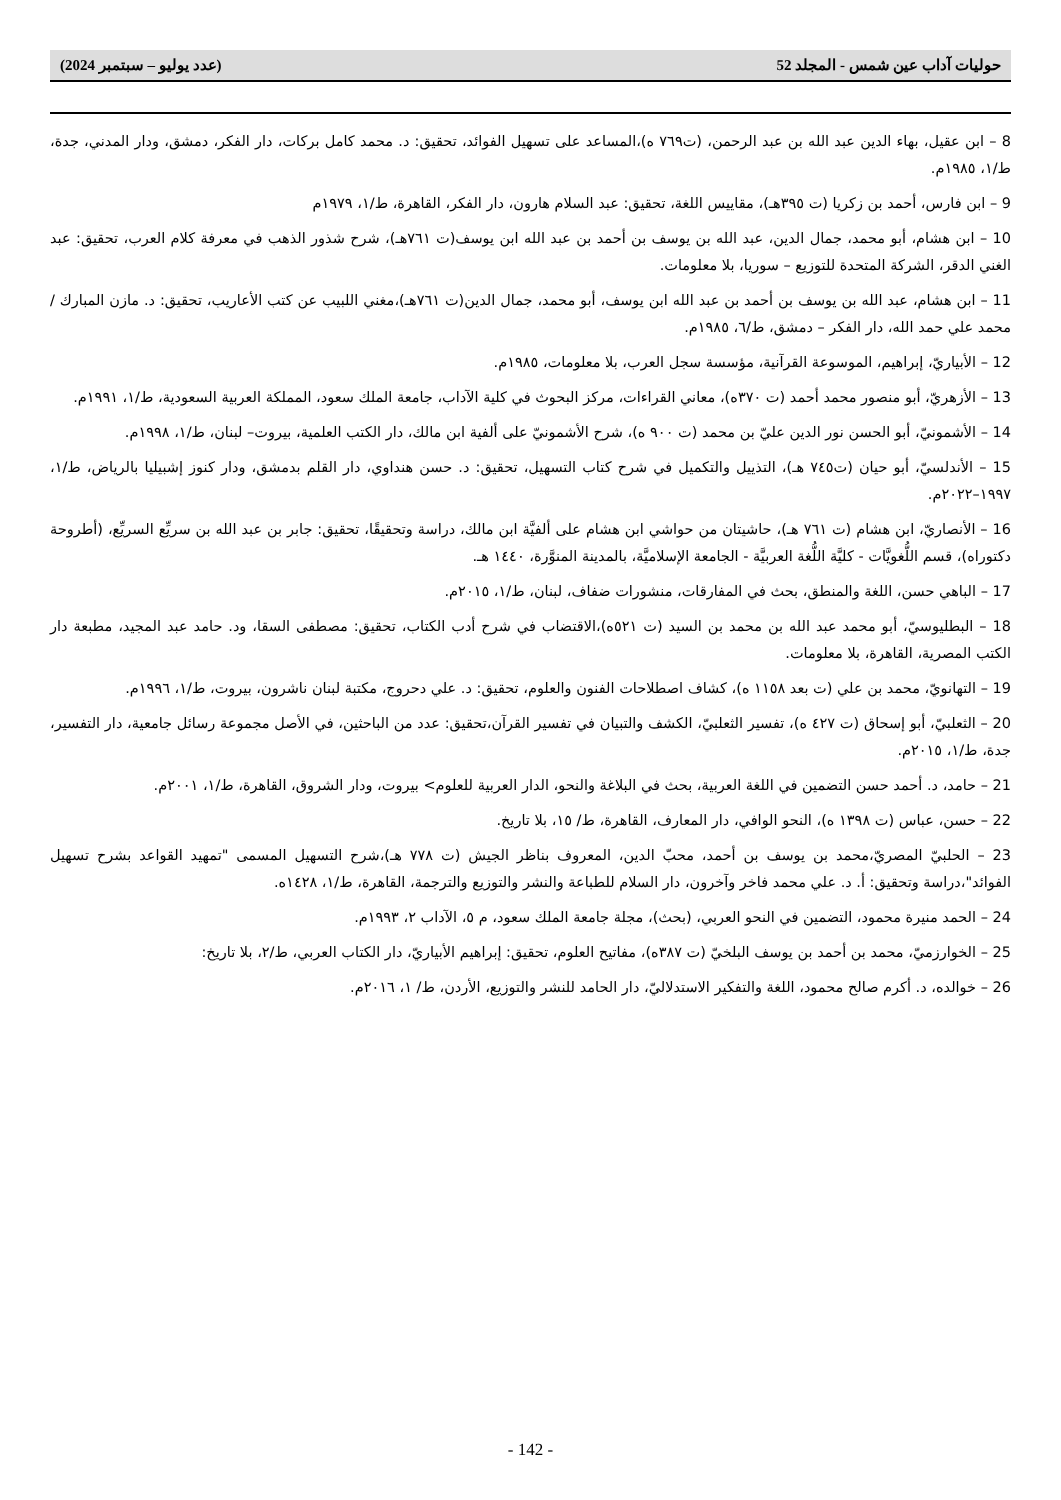حوليات آداب عين شمس - المجلد 52 (عدد يوليو – سبتمبر 2024)
8 – ابن عقيل، بهاء الدين عبد الله بن عبد الرحمن، (ت٧٦٩ ه)،المساعد على تسهيل الفوائد، تحقيق: د. محمد كامل بركات، دار الفكر، دمشق، ودار المدني، جدة، ط/١، ١٩٨٥م.
9 – ابن فارس، أحمد بن زكريا (ت ٣٩٥هـ)، مقاييس اللغة، تحقيق: عبد السلام هارون، دار الفكر، القاهرة، ط/١، ١٩٧٩م
10 – ابن هشام، أبو محمد، جمال الدين، عبد الله بن يوسف بن أحمد بن عبد الله ابن يوسف(ت ٧٦١هـ)، شرح شذور الذهب في معرفة كلام العرب، تحقيق: عبد الغني الدقر، الشركة المتحدة للتوزيع – سوريا، بلا معلومات.
11 – ابن هشام، عبد الله بن يوسف بن أحمد بن عبد الله ابن يوسف، أبو محمد، جمال الدين(ت ٧٦١هـ)،مغني اللبيب عن كتب الأعاريب، تحقيق: د. مازن المبارك / محمد علي حمد الله، دار الفكر – دمشق، ط/٦، ١٩٨٥م.
12 – الأبياريّ، إبراهيم، الموسوعة القرآنية، مؤسسة سجل العرب، بلا معلومات، ١٩٨٥م.
13 – الأزهريّ، أبو منصور محمد أحمد (ت ٣٧٠ه)، معاني القراءات، مركز البحوث في كلية الآداب، جامعة الملك سعود، المملكة العربية السعودية، ط/١، ١٩٩١م.
14 – الأشمونيّ، أبو الحسن نور الدين عليّ بن محمد (ت ٩٠٠ ه)، شرح الأشمونيّ على ألفية ابن مالك، دار الكتب العلمية، بيروت– لبنان، ط/١، ١٩٩٨م.
15 – الأندلسيّ، أبو حيان (ت٧٤٥ هـ)، التذييل والتكميل في شرح كتاب التسهيل، تحقيق: د. حسن هنداوي، دار القلم بدمشق، ودار كنوز إشبيليا بالرياض، ط/١، ١٩٩٧–٢٠٢٢م.
16 – الأنصاريّ، ابن هشام (ت ٧٦١ هـ)، حاشيتان من حواشي ابن هشام على ألفيَّة ابن مالك، دراسة وتحقيقًا، تحقيق: جابر بن عبد الله بن سريِّع السريِّع، (أطروحة دكتوراه)، قسم اللُّغويَّات - كليَّة اللُّغة العربيَّة - الجامعة الإسلاميَّة، بالمدينة المنوَّرة، ١٤٤٠ هـ.
17 – الباهي حسن، اللغة والمنطق، بحث في المفارقات، منشورات ضفاف، لبنان، ط/١، ٢٠١٥م.
18 – البطليوسيّ، أبو محمد عبد الله بن محمد بن السيد (ت ٥٢١ه)،الاقتضاب في شرح أدب الكتاب، تحقيق: مصطفى السقا، ود. حامد عبد المجيد، مطبعة دار الكتب المصرية، القاهرة، بلا معلومات.
19 – التهانويّ، محمد بن علي (ت بعد ١١٥٨ ه)، كشاف اصطلاحات الفنون والعلوم، تحقيق: د. علي دحروج، مكتبة لبنان ناشرون، بيروت، ط/١، ١٩٩٦م.
20 – الثعلبيّ، أبو إسحاق (ت ٤٢٧ ه)، تفسير الثعلبيّ، الكشف والتبيان في تفسير القرآن،تحقيق: عدد من الباحثين، في الأصل مجموعة رسائل جامعية، دار التفسير، جدة، ط/١، ٢٠١٥م.
21 – حامد، د. أحمد حسن التضمين في اللغة العربية، بحث في البلاغة والنحو، الدار العربية للعلوم> بيروت، ودار الشروق، القاهرة، ط/١، ٢٠٠١م.
22 – حسن، عباس (ت ١٣٩٨ ه)، النحو الوافي، دار المعارف، القاهرة، ط/ ١٥، بلا تاريخ.
23 – الحلبيّ المصريّ،محمد بن يوسف بن أحمد، محبّ الدين، المعروف بناظر الجيش (ت ٧٧٨ هـ)،شرح التسهيل المسمى "تمهيد القواعد بشرح تسهيل الفوائد"،دراسة وتحقيق: أ. د. علي محمد فاخر وآخرون، دار السلام للطباعة والنشر والتوزيع والترجمة، القاهرة، ط/١، ١٤٢٨ه.
24 – الحمد منيرة محمود، التضمين في النحو العربي، (بحث)، مجلة جامعة الملك سعود، م ٥، الآداب ٢، ١٩٩٣م.
25 – الخوارزميّ، محمد بن أحمد بن يوسف البلخيّ (ت ٣٨٧ه)، مفاتيح العلوم، تحقيق: إبراهيم الأبياريّ، دار الكتاب العربي، ط/٢، بلا تاريخ:
26 – خوالده، د. أكرم صالح محمود، اللغة والتفكير الاستدلاليّ، دار الحامد للنشر والتوزيع، الأردن، ط/ ١، ٢٠١٦م.
- 142 -